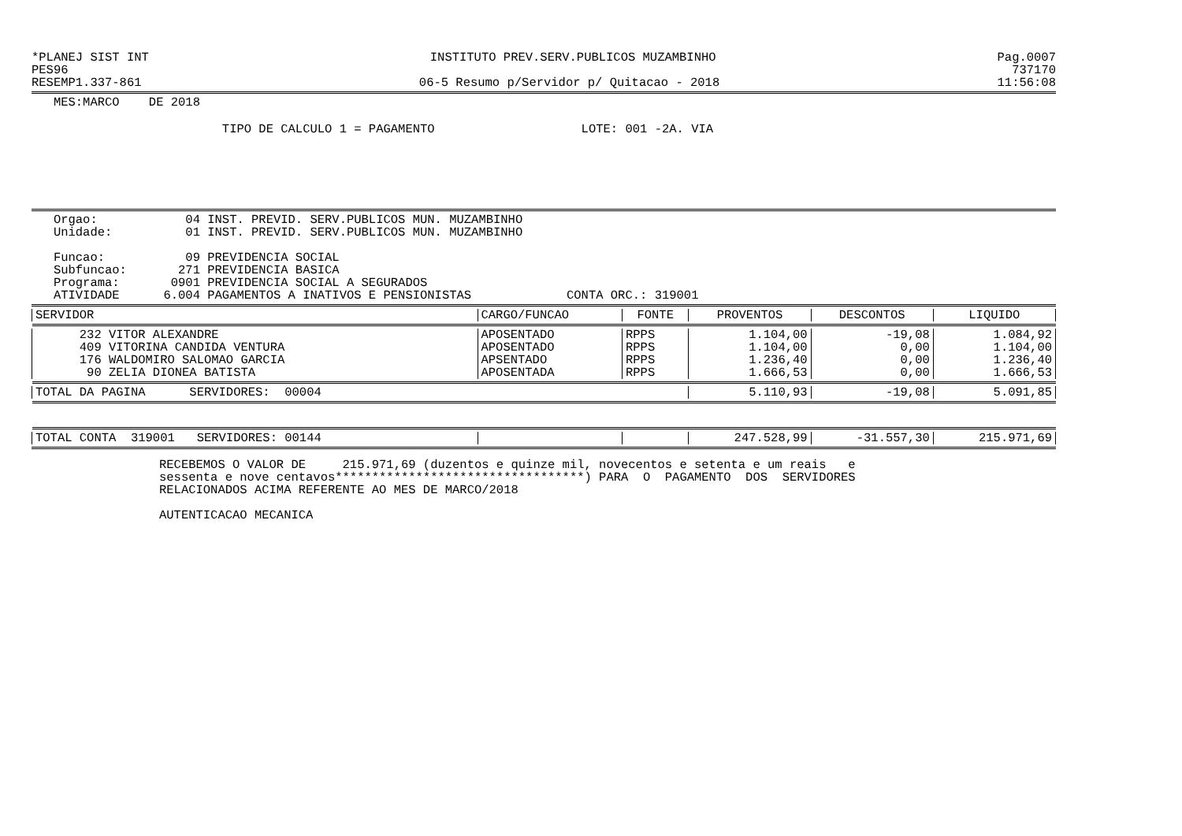*PLANEJ SIST INT INSTITUTO PREV.SERV.PUBLICOS MUZAMBINHO Pag.0007
PES96 737170
RESEMP1.337-861 06-5 Resumo p/Servidor p/ Quitacao - 2018 11:56:08
MES:MARCO DE 2018
TIPO DE CALCULO 1 = PAGAMENTO LOTE: 001 -2A. VIA
Orgao: 04 INST. PREVID. SERV.PUBLICOS MUN. MUZAMBINHO Unidade: 01 INST. PREVID. SERV.PUBLICOS MUN. MUZAMBINHO Funcao: 09 PREVIDENCIA SOCIAL Subfuncao: 271 PREVIDENCIA BASICA Programa: 0901 PREVIDENCIA SOCIAL A SEGURADOS ATIVIDADE 6.004 PAGAMENTOS A INATIVOS E PENSIONISTAS CONTA ORC.: 319001
| SERVIDOR | CARGO/FUNCAO | FONTE | PROVENTOS | DESCONTOS | LIQUIDO |
| --- | --- | --- | --- | --- | --- |
| 232 VITOR ALEXANDRE | APOSENTADO | RPPS | 1.104,00 | -19,08 | 1.084,92 |
| 409 VITORINA CANDIDA VENTURA | APOSENTADO | RPPS | 1.104,00 | 0,00 | 1.104,00 |
| 176 WALDOMIRO SALOMAO GARCIA | APSENTADO | RPPS | 1.236,40 | 0,00 | 1.236,40 |
| 90 ZELIA DIONEA BATISTA | APOSENTADA | RPPS | 1.666,53 | 0,00 | 1.666,53 |
| TOTAL DA PAGINA SERVIDORES: 00004 | | | 5.110,93 | -19,08 | 5.091,85 |
| TOTAL CONTA 319001 SERVIDORES: 00144 | | | 247.528,99 | -31.557,30 | 215.971,69 |
RECEBEMOS O VALOR DE 215.971,69 (duzentos e quinze mil, novecentos e setenta e um reais e sessenta e nove centavos**********************************) PARA O PAGAMENTO DOS SERVIDORES RELACIONADOS ACIMA REFERENTE AO MES DE MARCO/2018 AUTENTICACAO MECANICA